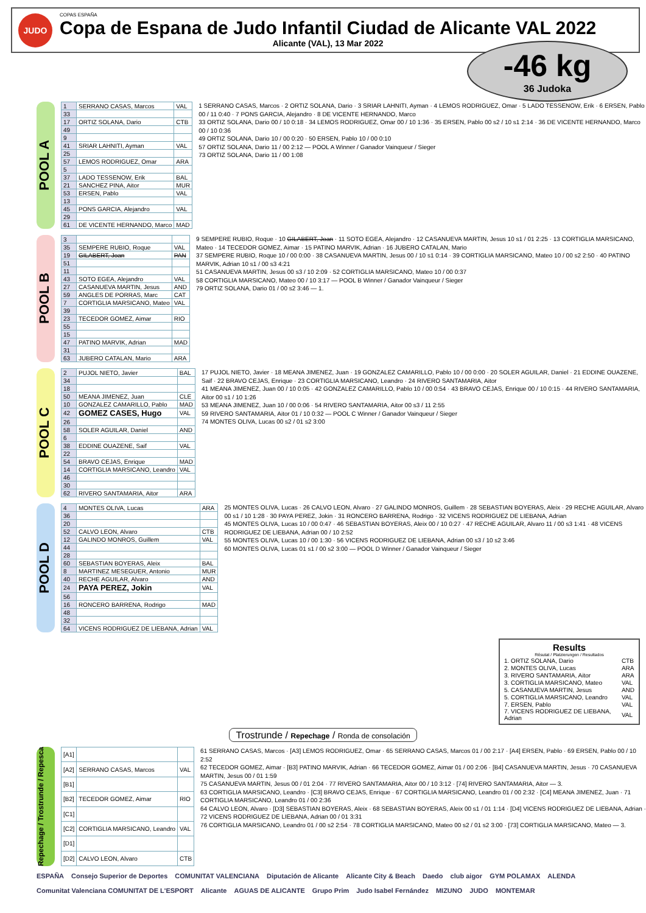JUDO
COPAS ESPAÑA
Copa de Espana de Judo Infantil Ciudad de Alicante VAL 2022
Alicante (VAL), 13 Mar 2022
-46 kg
36 Judoka
POOL A
| 1 | SERRANO CASAS, Marcos | VAL |
| 33 | | |
| 17 | ORTIZ SOLANA, Dario | CTB |
| 49 | | |
| 9 | | |
| 41 | SRIAR LAHNITI, Ayman | VAL |
| 25 | | |
| 57 | LEMOS RODRIGUEZ, Omar | ARA |
| 5 | | |
| 37 | LADO TESSENOW, Erik | BAL |
| 21 | SANCHEZ PINA, Aitor | MUR |
| 53 | ERSEN, Pablo | VAL |
| 13 | | |
| 45 | PONS GARCIA, Alejandro | VAL |
| 29 | | |
| 61 | DE VICENTE HERNANDO, Marco | MAD |
1 SERRANO CASAS, Marcos · 2 ORTIZ SOLANA, Dario · 3 SRIAR LAHNITI, Ayman · 4 LEMOS RODRIGUEZ, Omar · 5 LADO TESSENOW, Erik · 6 ERSEN, Pablo 00 / 11 0:40 · 7 PONS GARCIA, Alejandro · 8 DE VICENTE HERNANDO, Marco
33 ORTIZ SOLANA, Dario 00 / 10 0:18 · 34 LEMOS RODRIGUEZ, Omar 00 / 10 1:36 · 35 ERSEN, Pablo 00 s2 / 10 s1 2:14 · 36 DE VICENTE HERNANDO, Marco 00 / 10 0:36
49 ORTIZ SOLANA, Dario 10 / 00 0:20 · 50 ERSEN, Pablo 10 / 00 0:10
57 ORTIZ SOLANA, Dario 11 / 00 2:12 — POOL A Winner / Ganador Vainqueur / Sieger
73 ORTIZ SOLANA, Dario 11 / 00 1:08
POOL B
| 3 | | |
| 35 | SEMPERE RUBIO, Roque | VAL |
| 19 | GILABERT, Joan | PAN |
| 51 | | |
| 11 | | |
| 43 | SOTO EGEA, Alejandro | VAL |
| 27 | CASANUEVA MARTIN, Jesus | AND |
| 59 | ANGLES DE PORRAS, Marc | CAT |
| 7 | CORTIGLIA MARSICANO, Mateo | VAL |
| 39 | | |
| 23 | TECEDOR GOMEZ, Aimar | RIO |
| 55 | | |
| 15 | | |
| 47 | PATINO MARVIK, Adrian | MAD |
| 31 | | |
| 63 | JUBERO CATALAN, Mario | ARA |
9 SEMPERE RUBIO, Roque · 10 GILABERT, Joan · 11 SOTO EGEA, Alejandro · 12 CASANUEVA MARTIN, Jesus 10 s1 / 01 2:25 · 13 CORTIGLIA MARSICANO, Mateo · 14 TECEDOR GOMEZ, Aimar · 15 PATINO MARVIK, Adrian · 16 JUBERO CATALAN, Mario
37 SEMPERE RUBIO, Roque 10 / 00 0:00 · 38 CASANUEVA MARTIN, Jesus 00 / 10 s1 0:14 · 39 CORTIGLIA MARSICANO, Mateo 10 / 00 s2 2:50 · 40 PATINO MARVIK, Adrian 10 s1 / 00 s3 4:21
51 CASANUEVA MARTIN, Jesus 00 s3 / 10 2:09 · 52 CORTIGLIA MARSICANO, Mateo 10 / 00 0:37
58 CORTIGLIA MARSICANO, Mateo 00 / 10 3:17 — POOL B Winner / Ganador Vainqueur / Sieger
79 ORTIZ SOLANA, Dario 01 / 00 s2 3:46 — 1.
POOL C
| 2 | PUJOL NIETO, Javier | BAL |
| 34 | | |
| 18 | | |
| 50 | MEANA JIMENEZ, Juan | CLE |
| 10 | GONZALEZ CAMARILLO, Pablo | MAD |
| 42 | GOMEZ CASES, Hugo | VAL |
| 26 | | |
| 58 | SOLER AGUILAR, Daniel | AND |
| 6 | | |
| 38 | EDDINE OUAZENE, Saif | VAL |
| 22 | | |
| 54 | BRAVO CEJAS, Enrique | MAD |
| 14 | CORTIGLIA MARSICANO, Leandro | VAL |
| 46 | | |
| 30 | | |
| 62 | RIVERO SANTAMARIA, Aitor | ARA |
17 PUJOL NIETO, Javier · 18 MEANA JIMENEZ, Juan · 19 GONZALEZ CAMARILLO, Pablo 10 / 00 0:00 · 20 SOLER AGUILAR, Daniel · 21 EDDINE OUAZENE, Saif · 22 BRAVO CEJAS, Enrique · 23 CORTIGLIA MARSICANO, Leandro · 24 RIVERO SANTAMARIA, Aitor
41 MEANA JIMENEZ, Juan 00 / 10 0:05 · 42 GONZALEZ CAMARILLO, Pablo 10 / 00 0:54 · 43 BRAVO CEJAS, Enrique 00 / 10 0:15 · 44 RIVERO SANTAMARIA, Aitor 00 s1 / 10 1:26
53 MEANA JIMENEZ, Juan 10 / 00 0:06 · 54 RIVERO SANTAMARIA, Aitor 00 s3 / 11 2:55
59 RIVERO SANTAMARIA, Aitor 01 / 10 0:32 — POOL C Winner / Ganador Vainqueur / Sieger
74 MONTES OLIVA, Lucas 00 s2 / 01 s2 3:00
POOL D
| 4 | MONTES OLIVA, Lucas | ARA |
| 36 | | |
| 20 | | |
| 52 | CALVO LEON, Alvaro | CTB |
| 12 | GALINDO MONROS, Guillem | VAL |
| 44 | | |
| 28 | | |
| 60 | SEBASTIAN BOYERAS, Aleix | BAL |
| 8 | MARTINEZ MESEGUER, Antonio | MUR |
| 40 | RECHE AGUILAR, Alvaro | AND |
| 24 | PAYA PEREZ, Jokin | VAL |
| 56 | | |
| 16 | RONCERO BARRENA, Rodrigo | MAD |
| 48 | | |
| 32 | | |
| 64 | VICENS RODRIGUEZ DE LIEBANA, Adrian | VAL |
25 MONTES OLIVA, Lucas · 26 CALVO LEON, Alvaro · 27 GALINDO MONROS, Guillem · 28 SEBASTIAN BOYERAS, Aleix · 29 RECHE AGUILAR, Alvaro 00 s1 / 10 1:28 · 30 PAYA PEREZ, Jokin · 31 RONCERO BARRENA, Rodrigo · 32 VICENS RODRIGUEZ DE LIEBANA, Adrian
45 MONTES OLIVA, Lucas 10 / 00 0:47 · 46 SEBASTIAN BOYERAS, Aleix 00 / 10 0:27 · 47 RECHE AGUILAR, Alvaro 11 / 00 s3 1:41 · 48 VICENS RODRIGUEZ DE LIEBANA, Adrian 00 / 10 2:52
55 MONTES OLIVA, Lucas 10 / 00 1:30 · 56 VICENS RODRIGUEZ DE LIEBANA, Adrian 00 s3 / 10 s2 3:46
60 MONTES OLIVA, Lucas 01 s1 / 00 s2 3:00 — POOL D Winner / Ganador Vainqueur / Sieger
Results
Résutat / Platzierungen / Resultados
| 1. ORTIZ SOLANA, Dario | CTB |
| 2. MONTES OLIVA, Lucas | ARA |
| 3. RIVERO SANTAMARIA, Aitor | ARA |
| 3. CORTIGLIA MARSICANO, Mateo | VAL |
| 5. CASANUEVA MARTIN, Jesus | AND |
| 5. CORTIGLIA MARSICANO, Leandro | VAL |
| 7. ERSEN, Pablo | VAL |
| 7. VICENS RODRIGUEZ DE LIEBANA, Adrian | VAL |
Trostrunde / Repechage / Ronda de consolación
Repechage / Trostrunde / Repesca
| [A1] | | |
| [A2] | SERRANO CASAS, Marcos | VAL |
| [B1] | | |
| [B2] | TECEDOR GOMEZ, Aimar | RIO |
| [C1] | | |
| [C2] | CORTIGLIA MARSICANO, Leandro | VAL |
| [D1] | | |
| [D2] | CALVO LEON, Alvaro | CTB |
61 SERRANO CASAS, Marcos · [A3] LEMOS RODRIGUEZ, Omar · 65 SERRANO CASAS, Marcos 01 / 00 2:17 · [A4] ERSEN, Pablo · 69 ERSEN, Pablo 00 / 10 2:52
62 TECEDOR GOMEZ, Aimar · [B3] PATINO MARVIK, Adrian · 66 TECEDOR GOMEZ, Aimar 01 / 00 2:06 · [B4] CASANUEVA MARTIN, Jesus · 70 CASANUEVA MARTIN, Jesus 00 / 01 1:59
75 CASANUEVA MARTIN, Jesus 00 / 01 2:04 · 77 RIVERO SANTAMARIA, Aitor 00 / 10 3:12 · [74] RIVERO SANTAMARIA, Aitor — 3.
63 CORTIGLIA MARSICANO, Leandro · [C3] BRAVO CEJAS, Enrique · 67 CORTIGLIA MARSICANO, Leandro 01 / 00 2:32 · [C4] MEANA JIMENEZ, Juan · 71 CORTIGLIA MARSICANO, Leandro 01 / 00 2:36
64 CALVO LEON, Alvaro · [D3] SEBASTIAN BOYERAS, Aleix · 68 SEBASTIAN BOYERAS, Aleix 00 s1 / 01 1:14 · [D4] VICENS RODRIGUEZ DE LIEBANA, Adrian · 72 VICENS RODRIGUEZ DE LIEBANA, Adrian 00 / 01 3:31
76 CORTIGLIA MARSICANO, Leandro 01 / 00 s2 2:54 · 78 CORTIGLIA MARSICANO, Mateo 00 s2 / 01 s2 3:00 · [73] CORTIGLIA MARSICANO, Mateo — 3.
ESPAÑA Consejo Superior de Deportes COMUNITAT VALENCIANA Diputación de Alicante Alicante City & Beach Daedo club aigor GYM POLAMAX ALENDA Comunitat Valenciana COMUNITAT DE L'ESPORT Alicante AGUAS DE ALICANTE Grupo Prim Judo Isabel Fernández MIZUNO JUDO MONTEMAR